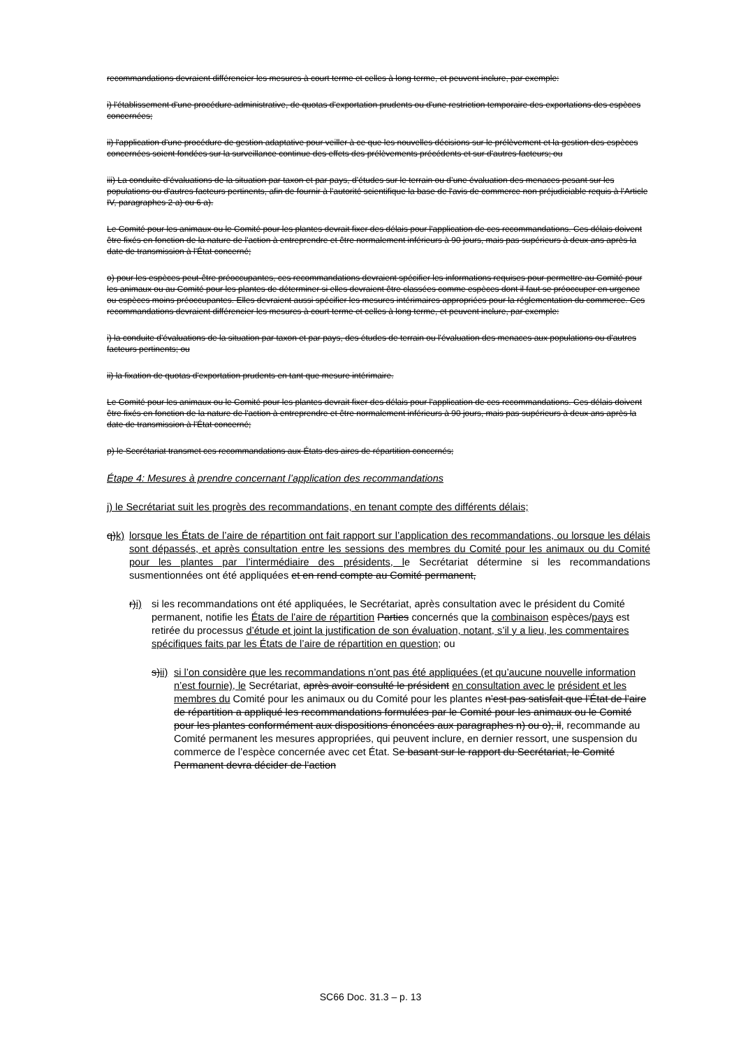recommandations devraient différencier les mesures à court terme et celles à long terme, et peuvent inclure, par exemple:
i) l'établissement d'une procédure administrative, de quotas d'exportation prudents ou d'une restriction temporaire des exportations des espèces concernées;
ii) l'application d'une procédure de gestion adaptative pour veiller à ce que les nouvelles décisions sur le prélèvement et la gestion des espèces concernées soient fondées sur la surveillance continue des effets des prélèvements précédents et sur d'autres facteurs; ou
iii) La conduite d’évaluations de la situation par taxon et par pays, d’études sur le terrain ou d’une évaluation des menaces pesant sur les populations ou d'autres facteurs pertinents, afin de fournir à l’autorité scientifique la base de l'avis de commerce non préjudiciable requis à l’Article IV, paragraphes 2 a) ou 6 a).
Le Comité pour les animaux ou le Comité pour les plantes devrait fixer des délais pour l'application de ces recommandations. Ces délais doivent être fixés en fonction de la nature de l'action à entreprendre et être normalement inférieurs à 90 jours, mais pas supérieurs à deux ans après la date de transmission à l'État concerné;
o) pour les espèces peut-être préoccupantes, ces recommandations devraient spécifier les informations requises pour permettre au Comité pour les animaux ou au Comité pour les plantes de déterminer si elles devraient être classées comme espèces dont il faut se préoccuper en urgence ou espèces moins préoccupantes. Elles devraient aussi spécifier les mesures intérimaires appropriées pour la réglementation du commerce. Ces recommandations devraient différencier les mesures à court terme et celles à long terme, et peuvent inclure, par exemple:
i) la conduite d'évaluations de la situation par taxon et par pays, des études de terrain ou l'évaluation des menaces aux populations ou d'autres facteurs pertinents; ou
ii) la fixation de quotas d'exportation prudents en tant que mesure intérimaire.
Le Comité pour les animaux ou le Comité pour les plantes devrait fixer des délais pour l'application de ces recommandations. Ces délais doivent être fixés en fonction de la nature de l'action à entreprendre et être normalement inférieurs à 90 jours, mais pas supérieurs à deux ans après la date de transmission à l'État concerné;
p) le Secrétariat transmet ces recommandations aux États des aires de répartition concernés;
Étape 4: Mesures à prendre concernant l’application des recommandations
j) le Secrétariat suit les progrès des recommandations, en tenant compte des différents délais;
q)k)
lorsque les États de l’aire de répartition ont fait rapport sur l’application des recommandations, ou lorsque les délais sont dépassés, et après consultation entre les sessions des membres du Comité pour les animaux ou du Comité pour les plantes par l’intermédiaire des présidents, le Secrétariat détermine si les recommandations susmentionnées ont été appliquées et en rend compte au Comité permanent,
r)i)
si les recommandations ont été appliquées, le Secrétariat, après consultation avec le président du Comité permanent, notifie les États de l’aire de répartition Parties concernés que la combinaison espèces/pays est retirée du processus d’étude et joint la justification de son évaluation, notant, s’il y a lieu, les commentaires spécifiques faits par les États de l’aire de répartition en question; ou
s)ii)
si l’on considère que les recommandations n’ont pas été appliquées (et qu’aucune nouvelle information n’est fournie), le Secrétariat, après avoir consulté le président en consultation avec le président et les membres du Comité pour les animaux ou du Comité pour les plantes n’est pas satisfait que l’État de l’aire de répartition a appliqué les recommandations formulées par le Comité pour les animaux ou le Comité pour les plantes conformément aux dispositions énoncées aux paragraphes n) ou o), il, recommande au Comité permanent les mesures appropriées, qui peuvent inclure, en dernier ressort, une suspension du commerce de l’espèce concernée avec cet État. Se basant sur le rapport du Secrétariat, le Comité Permanent devra décider de l’action
SC66 Doc. 31.3 – p. 13